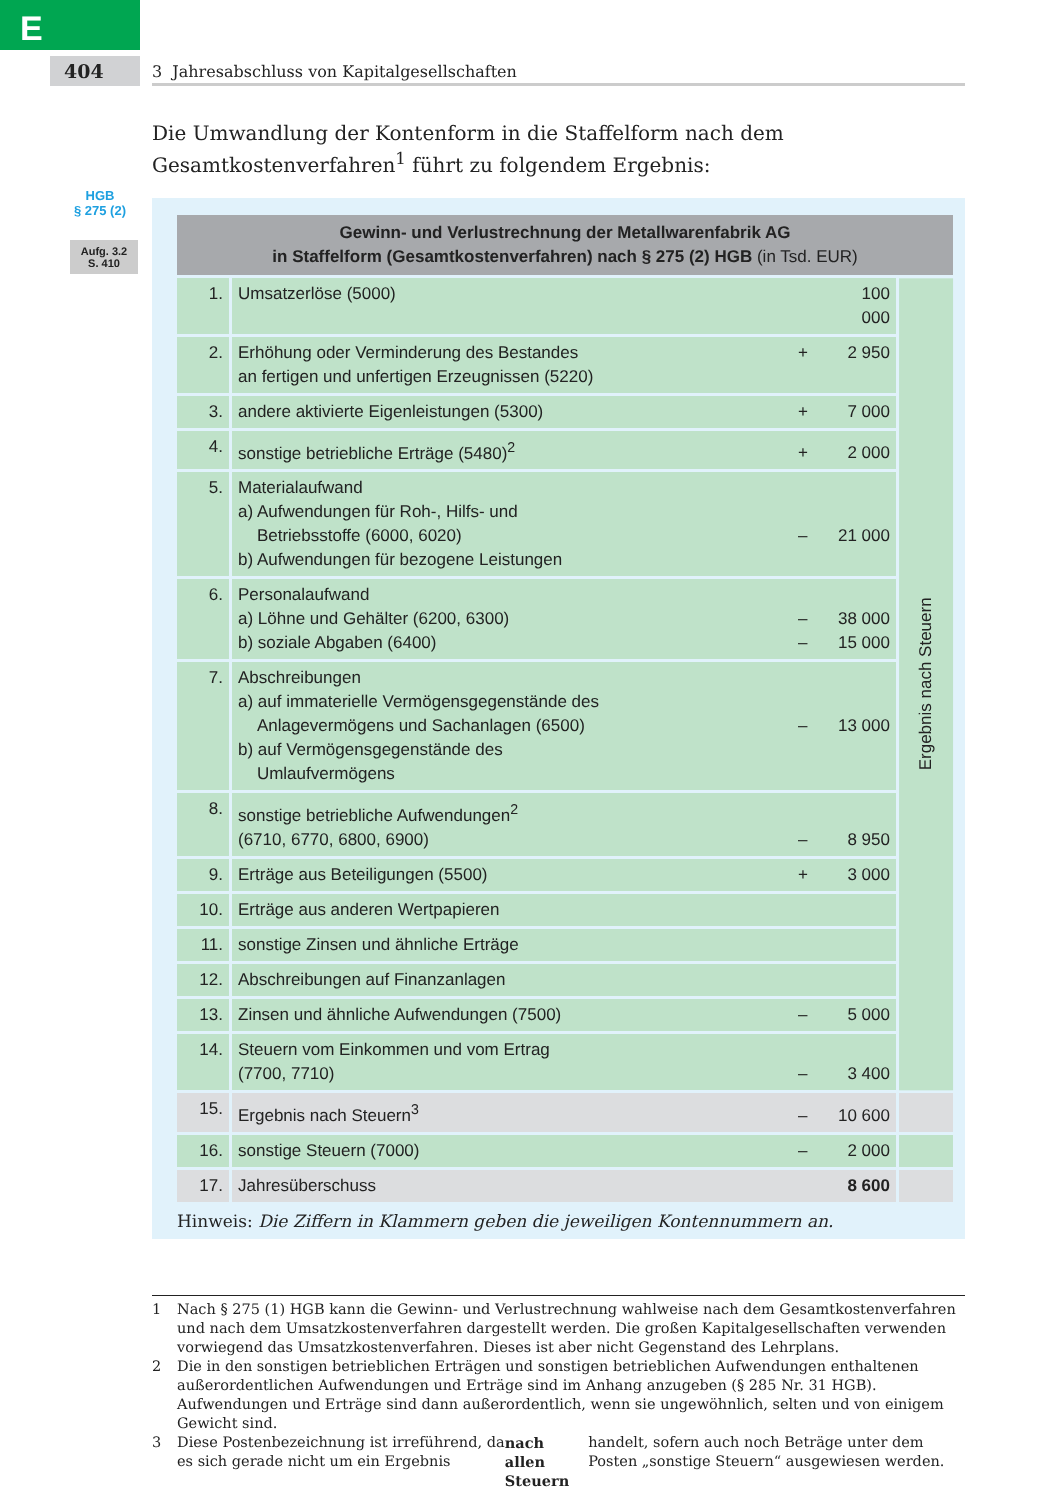E
404
3 Jahresabschluss von Kapitalgesellschaften
HGB
§ 275 (2)
Aufg. 3.2
S. 410
Die Umwandlung der Kontenform in die Staffelform nach dem Gesamtkostenverfahren<sup>1</sup> führt zu folgendem Ergebnis:
| Gewinn- und Verlustrechnung der Metallwarenfabrik AG in Staffelform (Gesamtkostenverfahren) nach § 275 (2) HGB (in Tsd. EUR) | | | | |
| --- | --- | --- | --- | --- |
| 1. | Umsatzerlöse (5000) | | 100 000 | Ergebnis nach Steuern |
| 2. | Erhöhung oder Verminderung des Bestandes an fertigen und unfertigen Erzeugnissen (5220) | + | 2 950 | |
| 3. | andere aktivierte Eigenleistungen (5300) | + | 7 000 | |
| 4. | sonstige betriebliche Erträge (5480)<sup>2</sup> | + | 2 000 | |
| 5. | Materialaufwand a) Aufwendungen für Roh-, Hilfs- und Betriebsstoffe (6000, 6020) b) Aufwendungen für bezogene Leistungen | – | 21 000 | |
| 6. | Personalaufwand a) Löhne und Gehälter (6200, 6300) b) soziale Abgaben (6400) | – – | 38 000 15 000 | |
| 7. | Abschreibungen a) auf immaterielle Vermögensgegenstände des Anlagevermögens und Sachanlagen (6500) b) auf Vermögensgegenstände des Umlaufvermögens | – | 13 000 | |
| 8. | sonstige betriebliche Aufwendungen<sup>2</sup> (6710, 6770, 6800, 6900) | – | 8 950 | |
| 9. | Erträge aus Beteiligungen (5500) | + | 3 000 | |
| 10. | Erträge aus anderen Wertpapieren | | | |
| 11. | sonstige Zinsen und ähnliche Erträge | | | |
| 12. | Abschreibungen auf Finanzanlagen | | | |
| 13. | Zinsen und ähnliche Aufwendungen (7500) | – | 5 000 | |
| 14. | Steuern vom Einkommen und vom Ertrag (7700, 7710) | – | 3 400 | |
| 15. | Ergebnis nach Steuern<sup>3</sup> | – | 10 600 | |
| 16. | sonstige Steuern (7000) | – | 2 000 | |
| 17. | Jahresüberschuss | | 8 600 | |
Hinweis: Die Ziffern in Klammern geben die jeweiligen Kontennummern an.
1 Nach § 275 (1) HGB kann die Gewinn- und Verlustrechnung wahlweise nach dem Gesamtkostenverfahren und nach dem Umsatzkostenverfahren dargestellt werden. Die großen Kapitalgesellschaften verwenden vorwiegend das Umsatzkostenverfahren. Dieses ist aber nicht Gegenstand des Lehrplans.
2 Die in den sonstigen betrieblichen Erträgen und sonstigen betrieblichen Aufwendungen enthaltenen außerordentlichen Aufwendungen und Erträge sind im Anhang anzugeben (§ 285 Nr. 31 HGB). Aufwendungen und Erträge sind dann außerordentlich, wenn sie ungewöhnlich, selten und von einigem Gewicht sind.
3 Diese Postenbezeichnung ist irreführend, da es sich gerade nicht um ein Ergebnis nach allen Steuern handelt, sofern auch noch Beträge unter dem Posten „sonstige Steuern“ ausgewiesen werden.